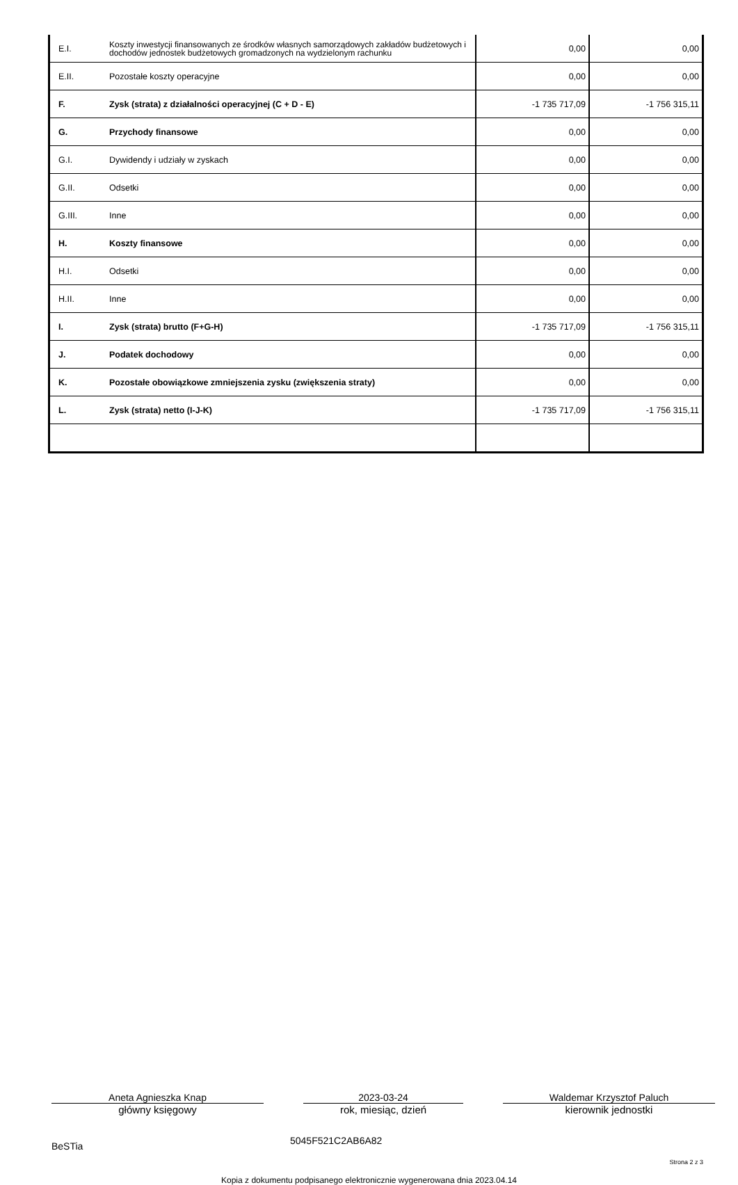| E.I. | Koszty inwestycji finansowanych ze środków własnych samorządowych zakładów budżetowych i dochodów jednostek budżetowych gromadzonych na wydzielonym rachunku | 0,00 | 0,00 |
| E.II. | Pozostałe koszty operacyjne | 0,00 | 0,00 |
| F. | Zysk (strata) z działalności operacyjnej (C + D - E) | -1 735 717,09 | -1 756 315,11 |
| G. | Przychody finansowe | 0,00 | 0,00 |
| G.I. | Dywidendy i udziały w zyskach | 0,00 | 0,00 |
| G.II. | Odsetki | 0,00 | 0,00 |
| G.III. | Inne | 0,00 | 0,00 |
| H. | Koszty finansowe | 0,00 | 0,00 |
| H.I. | Odsetki | 0,00 | 0,00 |
| H.II. | Inne | 0,00 | 0,00 |
| I. | Zysk (strata) brutto (F+G-H) | -1 735 717,09 | -1 756 315,11 |
| J. | Podatek dochodowy | 0,00 | 0,00 |
| K. | Pozostałe obowiązkowe zmniejszenia zysku (zwiększenia straty) | 0,00 | 0,00 |
| L. | Zysk (strata) netto (I-J-K) | -1 735 717,09 | -1 756 315,11 |
Aneta Agnieszka Knap
główny księgowy
2023-03-24
rok, miesiąc, dzień
Waldemar Krzysztof Paluch
kierownik jednostki
BeSTia
5045F521C2AB6A82
Strona 2 z 3
Kopia z dokumentu podpisanego elektronicznie wygenerowana dnia 2023.04.14